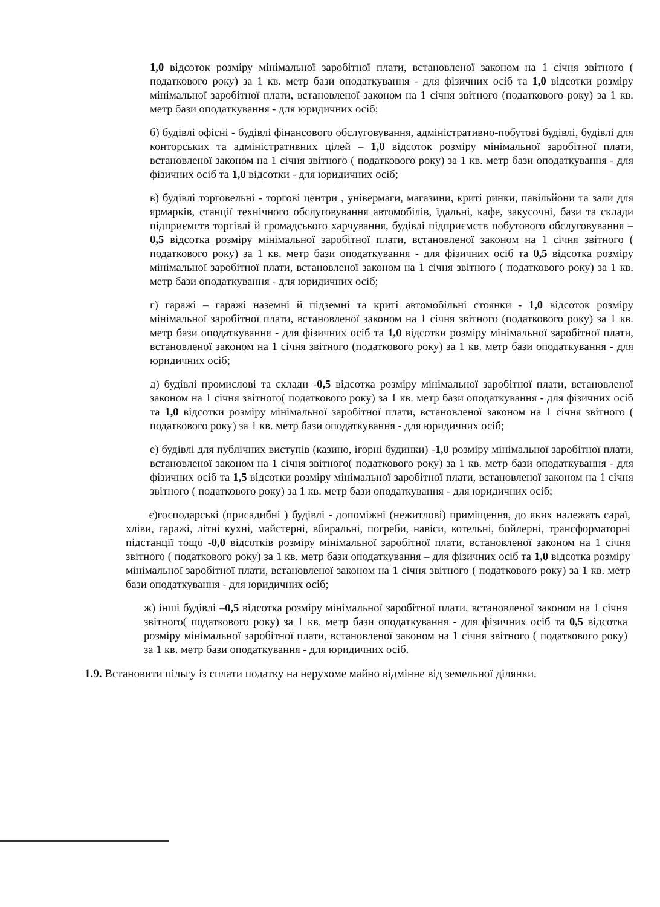1,0 відсоток розміру мінімальної заробітної плати, встановленої законом на 1 січня звітного ( податкового року) за 1 кв. метр бази оподаткування - для фізичних осіб та 1,0 відсотки розміру мінімальної заробітної плати, встановленої законом на 1 січня звітного (податкового року) за 1 кв. метр бази оподаткування - для юридичних осіб;
б) будівлі офісні - будівлі фінансового обслуговування, адміністративно-побутові будівлі, будівлі для конторських та адміністративних цілей – 1,0 відсоток розміру мінімальної заробітної плати, встановленої законом на 1 січня звітного ( податкового року) за 1 кв. метр бази оподаткування - для фізичних осіб та 1,0 відсотки - для юридичних осіб;
в) будівлі торговельні - торгові центри , універмаги, магазини, криті ринки, павільйони та зали для ярмарків, станції технічного обслуговування автомобілів, їдальні, кафе, закусочні, бази та склади підприємств торгівлі й громадського харчування, будівлі підприємств побутового обслуговування – 0,5 відсотка розміру мінімальної заробітної плати, встановленої законом на 1 січня звітного ( податкового року) за 1 кв. метр бази оподаткування - для фізичних осіб та 0,5 відсотка розміру мінімальної заробітної плати, встановленої законом на 1 січня звітного ( податкового року) за 1 кв. метр бази оподаткування - для юридичних осіб;
г) гаражі – гаражі наземні й підземні та криті автомобільні стоянки - 1,0 відсоток розміру мінімальної заробітної плати, встановленої законом на 1 січня звітного (податкового року) за 1 кв. метр бази оподаткування - для фізичних осіб та 1,0 відсотки розміру мінімальної заробітної плати, встановленої законом на 1 січня звітного (податкового року) за 1 кв. метр бази оподаткування - для юридичних осіб;
д) будівлі промислові та склади -0,5 відсотка розміру мінімальної заробітної плати, встановленої законом на 1 січня звітного( податкового року) за 1 кв. метр бази оподаткування - для фізичних осіб та 1,0 відсотки розміру мінімальної заробітної плати, встановленої законом на 1 січня звітного ( податкового року) за 1 кв. метр бази оподаткування - для юридичних осіб;
е) будівлі для публічних виступів (казино, ігорні будинки) -1,0 розміру мінімальної заробітної плати, встановленої законом на 1 січня звітного( податкового року) за 1 кв. метр бази оподаткування - для фізичних осіб та 1,5 відсотки розміру мінімальної заробітної плати, встановленої законом на 1 січня звітного ( податкового року) за 1 кв. метр бази оподаткування - для юридичних осіб;
є)господарські (присадибні ) будівлі - допоміжні (нежитлові) приміщення, до яких належать сараї, хліви, гаражі, літні кухні, майстерні, вбиральні, погреби, навіси, котельні, бойлерні, трансформаторні підстанції тощо -0,0 відсотків розміру мінімальної заробітної плати, встановленої законом на 1 січня звітного ( податкового року) за 1 кв. метр бази оподаткування – для фізичних осіб та 1,0 відсотка розміру мінімальної заробітної плати, встановленої законом на 1 січня звітного ( податкового року) за 1 кв. метр бази оподаткування - для юридичних осіб;
ж) інші будівлі –0,5 відсотка розміру мінімальної заробітної плати, встановленої законом на 1 січня звітного( податкового року) за 1 кв. метр бази оподаткування - для фізичних осіб та 0,5 відсотка розміру мінімальної заробітної плати, встановленої законом на 1 січня звітного ( податкового року) за 1 кв. метр бази оподаткування - для юридичних осіб.
1.9. Встановити пільгу із сплати податку на нерухоме майно відмінне від земельної ділянки.